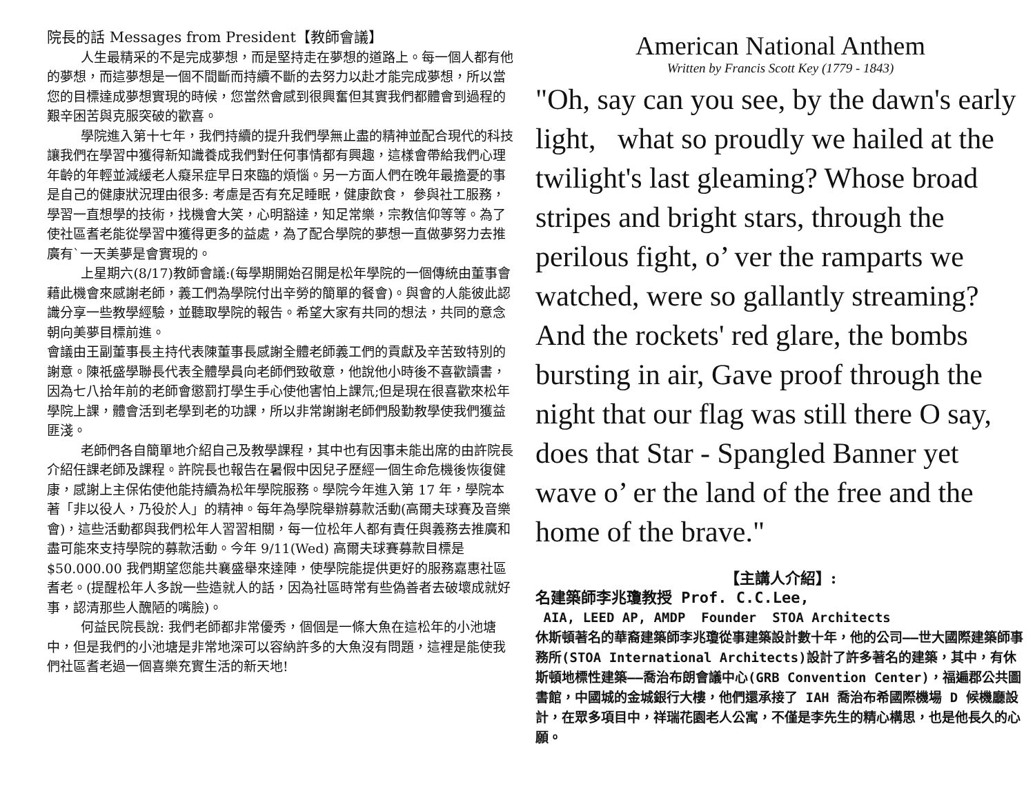院長的話 Messages from President【教師會議】
人生最精采的不是完成夢想，而是堅持走在夢想的道路上。每一個人都有他的夢想，而這夢想是一個不間斷而持續不斷的去努力以赴才能完成夢想，所以當您的目標達成夢想實現的時候，您當然會感到很興奮但其實我們都體會到過程的艱辛困苦與克服突破的歡喜。
學院進入第十七年，我們持續的提升我們學無止盡的精神並配合現代的科技讓我們在學習中獲得新知識養成我們對任何事情都有興趣，這樣會帶給我們心理年齡的年輕並減緩老人癡呆症早日來臨的煩惱。另一方面人們在晚年最擔憂的事是自己的健康狀況理由很多: 考慮是否有充足睡眠，健康飲食， 參與社工服務，學習一直想學的技術，找機會大笑，心明豁達，知足常樂，宗教信仰等等。為了使社區耆老能從學習中獲得更多的益處，為了配合學院的夢想一直做夢努力去推廣有`一天美夢是會實現的。
上星期六(8/17)教師會議:(每學期開始召開是松年學院的一個傳統由董事會藉此機會來感謝老師，義工們為學院付出辛勞的簡單的餐會)。與會的人能彼此認識分享一些教學經驗，並聽取學院的報告。希望大家有共同的想法，共同的意念朝向美夢目標前進。
會議由王副董事長主持代表陳董事長感謝全體老師義工們的貢獻及辛苦致特別的謝意。陳祇盛學聯長代表全體學員向老師們致敬意，他說他小時後不喜歡讀書，因為七八拾年前的老師會懲罰打學生手心使他害怕上課氘;但是現在很喜歡來松年學院上課，體會活到老學到老的功課，所以非常謝謝老師們殷勤教學使我們獲益匪淺。
老師們各自簡單地介紹自己及教學課程，其中也有因事未能出席的由許院長介紹任課老師及課程。許院長也報告在暑假中因兒子歷經一個生命危機後恢復健康，感謝上主保佑使他能持續為松年學院服務。學院今年進入第 17 年，學院本著「非以役人，乃役於人」的精神。每年為學院舉辦募款活動(高爾夫球賽及音樂會)，這些活動都與我們松年人習習相關，每一位松年人都有責任與義務去推廣和盡可能來支持學院的募款活動。今年 9/11(Wed) 高爾夫球賽募款目標是$50.000.00 我們期望您能共襄盛舉來達陣，使學院能提供更好的服務嘉惠社區耆老。(提醒松年人多說一些造就人的話，因為社區時常有些偽善者去破壞成就好事，認清那些人醜陋的嘴臉)。
何益民院長說: 我們老師都非常優秀，個個是一條大魚在這松年的小池塘中，但是我們的小池塘是非常地深可以容納許多的大魚沒有問題，這裡是能使我們社區耆老過一個喜樂充實生活的新天地!
American National Anthem
Written by Francis Scott Key (1779 - 1843)
"Oh, say can you see, by the dawn's early light, what so proudly we hailed at the twilight's last gleaming? Whose broad stripes and bright stars, through the perilous fight, o’ ver the ramparts we watched, were so gallantly streaming? And the rockets' red glare, the bombs bursting in air, Gave proof through the night that our flag was still there O say, does that Star - Spangled Banner yet wave o’ er the land of the free and the home of the brave."
【主講人介紹】:
名建築師李兆瓊教授 Prof. C.C.Lee,
AIA, LEED AP, AMDP Founder STOA Architects
休斯頓著名的華裔建築師李兆瓊從事建築設計數十年，他的公司——世大國際建築師事務所(STOA International Architects)設計了許多著名的建築，其中，有休斯頓地標性建築——喬治布朗會議中心(GRB Convention Center)，福遍郡公共圖書館，中國城的金城銀行大樓，他們還承接了 IAH 喬治布希國際機場 D 候機廳設計，在眾多項目中，祥瑞花園老人公寓，不僅是李先生的精心構思，也是他長久的心願。